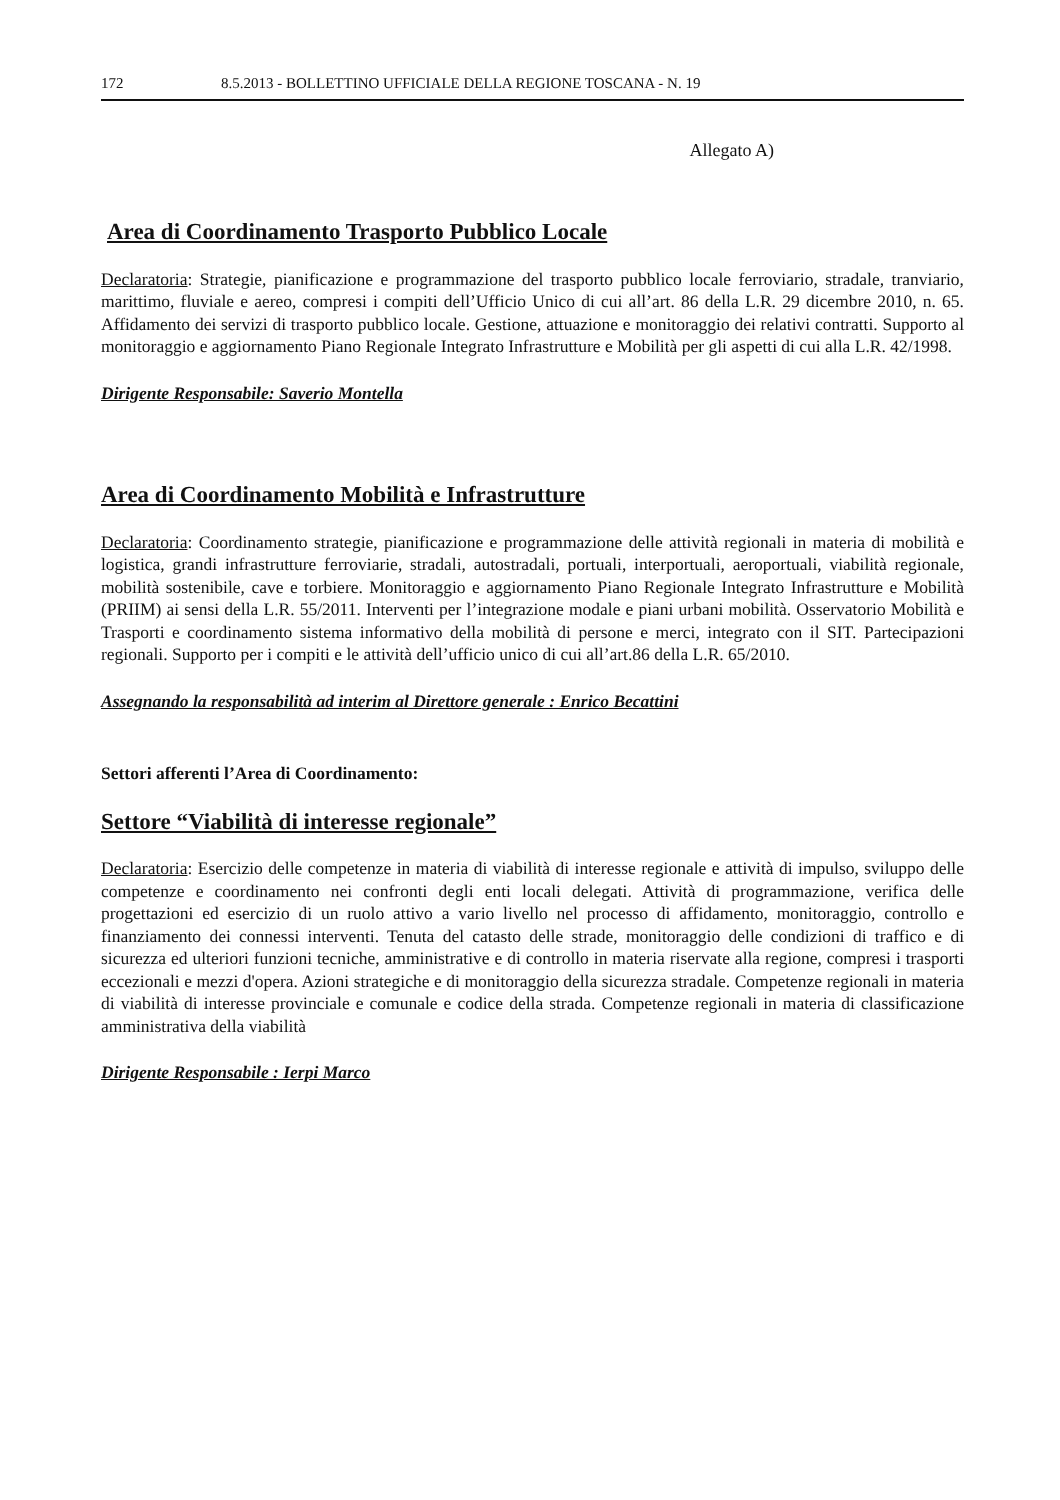172 8.5.2013 - BOLLETTINO UFFICIALE DELLA REGIONE TOSCANA - N. 19
Allegato A)
Area di Coordinamento Trasporto Pubblico Locale
Declaratoria: Strategie, pianificazione e programmazione del trasporto pubblico locale ferroviario, stradale, tranviario, marittimo, fluviale e aereo, compresi i compiti dell’Ufficio Unico di cui all’art. 86 della L.R. 29 dicembre 2010, n. 65. Affidamento dei servizi di trasporto pubblico locale. Gestione, attuazione e monitoraggio dei relativi contratti. Supporto al monitoraggio e aggiornamento Piano Regionale Integrato Infrastrutture e Mobilità per gli aspetti di cui alla L.R. 42/1998.
Dirigente Responsabile: Saverio Montella
Area di Coordinamento Mobilità e Infrastrutture
Declaratoria: Coordinamento strategie, pianificazione e programmazione delle attività regionali in materia di mobilità e logistica, grandi infrastrutture ferroviarie, stradali, autostradali, portuali, interportuali, aeroportuali, viabilità regionale, mobilità sostenibile, cave e torbiere. Monitoraggio e aggiornamento Piano Regionale Integrato Infrastrutture e Mobilità (PRIIM) ai sensi della L.R. 55/2011. Interventi per l’integrazione modale e piani urbani mobilità. Osservatorio Mobilità e Trasporti e coordinamento sistema informativo della mobilità di persone e merci, integrato con il SIT. Partecipazioni regionali. Supporto per i compiti e le attività dell’ufficio unico di cui all’art.86 della L.R. 65/2010.
Assegnando la responsabilità ad interim al Direttore generale : Enrico Becattini
Settori afferenti l’Area di Coordinamento:
Settore “Viabilità di interesse regionale”
Declaratoria: Esercizio delle competenze in materia di viabilità di interesse regionale e attività di impulso, sviluppo delle competenze e coordinamento nei confronti degli enti locali delegati. Attività di programmazione, verifica delle progettazioni ed esercizio di un ruolo attivo a vario livello nel processo di affidamento, monitoraggio, controllo e finanziamento dei connessi interventi. Tenuta del catasto delle strade, monitoraggio delle condizioni di traffico e di sicurezza ed ulteriori funzioni tecniche, amministrative e di controllo in materia riservate alla regione, compresi i trasporti eccezionali e mezzi d'opera. Azioni strategiche e di monitoraggio della sicurezza stradale. Competenze regionali in materia di viabilità di interesse provinciale e comunale e codice della strada. Competenze regionali in materia di classificazione amministrativa della viabilità
Dirigente Responsabile : Ierpi Marco